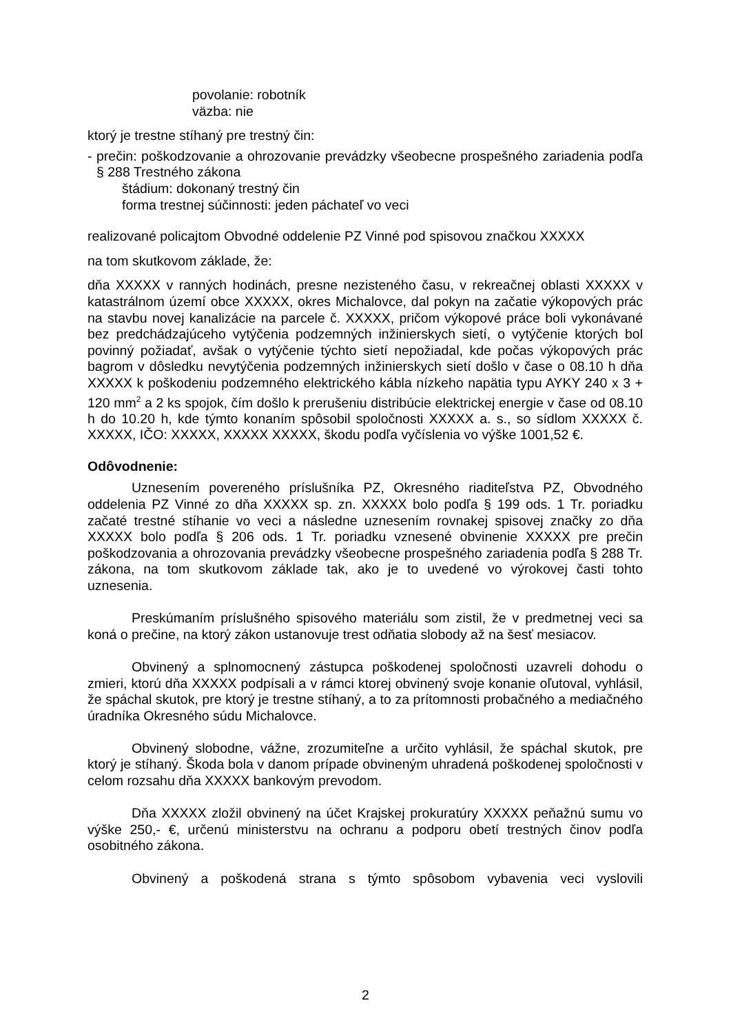povolanie: robotník
väzba: nie
ktorý je trestne stíhaný pre trestný čin:
- prečin: poškodzovanie a ohrozovanie prevádzky všeobecne prospešného zariadenia podľa § 288 Trestného zákona
štádium: dokonaný trestný čin
forma trestnej súčinnosti: jeden páchateľ vo veci
realizované policajtom Obvodné oddelenie PZ Vinné pod spisovou značkou XXXXX
na tom skutkovom základe, že:
dňa XXXXX v ranných hodinách, presne nezisteného času, v rekreačnej oblasti XXXXX v katastrálnom území obce XXXXX, okres Michalovce, dal pokyn na začatie výkopových prác na stavbu novej kanalizácie na parcele č. XXXXX, pričom výkopové práce boli vykonávané bez predchádzajúceho vytýčenia podzemných inžinierskych sietí, o vytýčenie ktorých bol povinný požiadať, avšak o vytýčenie týchto sietí nepožiadal, kde počas výkopových prác bagrom v dôsledku nevytýčenia podzemných inžinierskych sietí došlo v čase o 08.10 h dňa XXXXX k poškodeniu podzemného elektrického kábla nízkeho napätia typu AYKY 240 x 3 + 120 mm<sup>2</sup> a 2 ks spojok, čím došlo k prerušeniu distribúcie elektrickej energie v čase od 08.10 h do 10.20 h, kde týmto konaním spôsobil spoločnosti XXXXX a. s., so sídlom XXXXX č. XXXXX, IČO: XXXXX, XXXXX XXXXX, škodu podľa vyčíslenia vo výške 1001,52 €.
Odôvodnenie:
Uznesením povereného príslušníka PZ, Okresného riaditeľstva PZ, Obvodného oddelenia PZ Vinné zo dňa XXXXX sp. zn. XXXXX bolo podľa § 199 ods. 1 Tr. poriadku začaté trestné stíhanie vo veci a následne uznesením rovnakej spisovej značky zo dňa XXXXX bolo podľa § 206 ods. 1 Tr. poriadku vznesené obvinenie XXXXX pre prečin poškodzovania a ohrozovania prevádzky všeobecne prospešného zariadenia podľa § 288 Tr. zákona, na tom skutkovom základe tak, ako je to uvedené vo výrokovej časti tohto uznesenia.
Preskúmaním príslušného spisového materiálu som zistil, že v predmetnej veci sa koná o prečine, na ktorý zákon ustanovuje trest odňatia slobody až na šesť mesiacov.
Obvinený a splnomocnený zástupca poškodenej spoločnosti uzavreli dohodu o zmieri, ktorú dňa XXXXX podpísali a v rámci ktorej obvinený svoje konanie oľutoval, vyhlásil, že spáchal skutok, pre ktorý je trestne stíhaný, a to za prítomnosti probačného a mediačného úradníka Okresného súdu Michalovce.
Obvinený slobodne, vážne, zrozumiteľne a určito vyhlásil, že spáchal skutok, pre ktorý je stíhaný. Škoda bola v danom prípade obvineným uhradená poškodenej spoločnosti v celom rozsahu dňa XXXXX bankovým prevodom.
Dňa XXXXX zložil obvinený na účet Krajskej prokuratúry XXXXX peňažnú sumu vo výške 250,- €, určenú ministerstvu na ochranu a podporu obetí trestných činov podľa osobitného zákona.
Obvinený a poškodená strana s týmto spôsobom vybavenia veci vyslovili
2